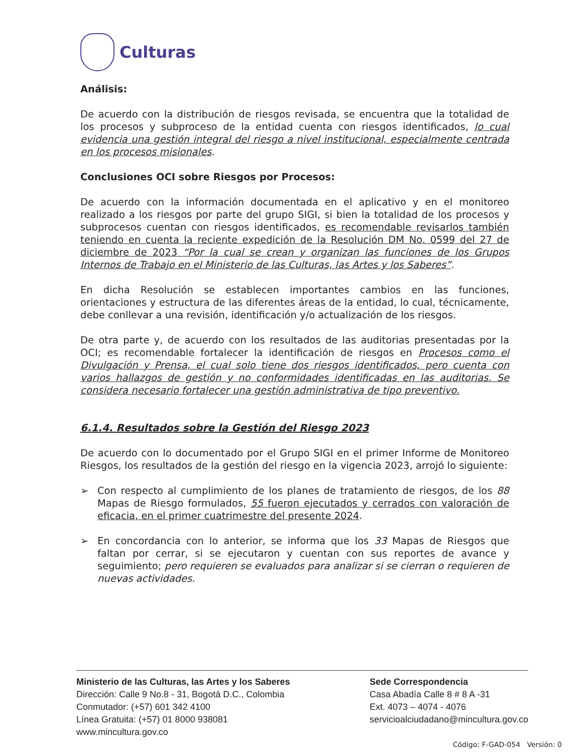Culturas
Análisis:
De acuerdo con la distribución de riesgos revisada, se encuentra que la totalidad de los procesos y subproceso de la entidad cuenta con riesgos identificados, lo cual evidencia una gestión integral del riesgo a nivel institucional, especialmente centrada en los procesos misionales.
Conclusiones OCI sobre Riesgos por Procesos:
De acuerdo con la información documentada en el aplicativo y en el monitoreo realizado a los riesgos por parte del grupo SIGI, si bien la totalidad de los procesos y subprocesos cuentan con riesgos identificados, es recomendable revisarlos también teniendo en cuenta la reciente expedición de la Resolución DM No. 0599 del 27 de diciembre de 2023 “Por la cual se crean y organizan las funciones de los Grupos Internos de Trabajo en el Ministerio de las Culturas, las Artes y los Saberes”.
En dicha Resolución se establecen importantes cambios en las funciones, orientaciones y estructura de las diferentes áreas de la entidad, lo cual, técnicamente, debe conllevar a una revisión, identificación y/o actualización de los riesgos.
De otra parte y, de acuerdo con los resultados de las auditorias presentadas por la OCI; es recomendable fortalecer la identificación de riesgos en Procesos como el Divulgación y Prensa, el cual solo tiene dos riesgos identificados, pero cuenta con varios hallazgos de gestión y no conformidades identificadas en las auditorias. Se considera necesario fortalecer una gestión administrativa de tipo preventivo.
6.1.4. Resultados sobre la Gestión del Riesgo 2023
De acuerdo con lo documentado por el Grupo SIGI en el primer Informe de Monitoreo Riesgos, los resultados de la gestión del riesgo en la vigencia 2023, arrojó lo siguiente:
➢ Con respecto al cumplimiento de los planes de tratamiento de riesgos, de los 88 Mapas de Riesgo formulados, 55 fueron ejecutados y cerrados con valoración de eficacia, en el primer cuatrimestre del presente 2024.
➢ En concordancia con lo anterior, se informa que los 33 Mapas de Riesgos que faltan por cerrar, si se ejecutaron y cuentan con sus reportes de avance y seguimiento; pero requieren se evaluados para analizar si se cierran o requieren de nuevas actividades.
Ministerio de las Culturas, las Artes y los Saberes
Dirección: Calle 9 No.8 - 31, Bogotá D.C., Colombia
Conmutador: (+57) 601 342 4100
Línea Gratuita: (+57) 01 8000 938081
www.mincultura.gov.co
Sede Correspondencia
Casa Abadía Calle 8 # 8 A -31
Ext. 4073 – 4074 - 4076
servicioalciudadano@mincultura.gov.co
Código: F-GAD-054 Versión: 0